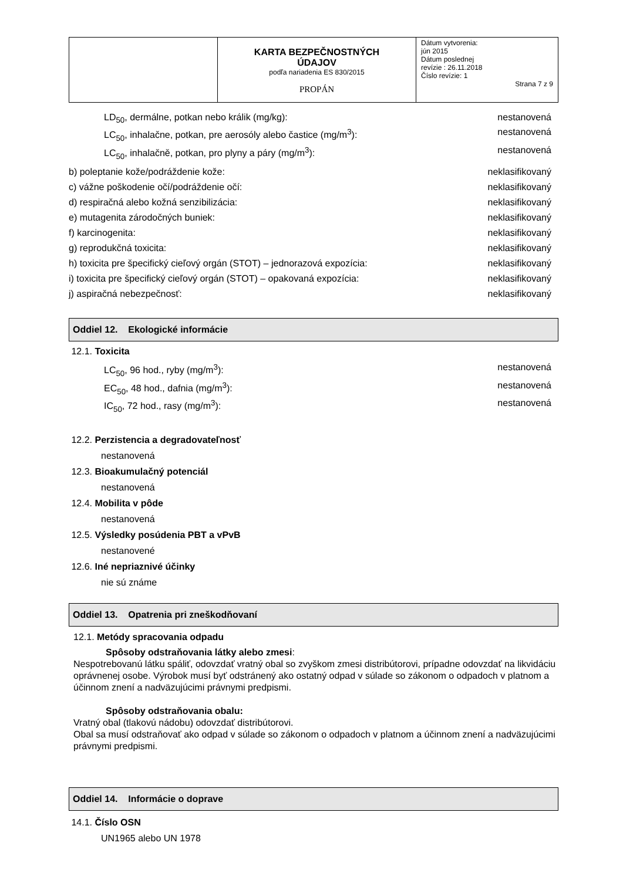| | KARTA BEZPEČNOSTNÝCH ÚDAJOV podľa nariadenia ES 830/2015 PROPÁN | Dátum vytvorenia: jún 2015 Dátum poslednej revízie : 26.11.2018 Číslo revízie: 1 Strana 7 z 9 |
LD<sub>50</sub>, dermálne, potkan nebo králik (mg/kg): nestanovená
LC<sub>50</sub>, inhalačne, potkan, pre aerosóly alebo častice (mg/m<sup>3</sup>): nestanovená
LC<sub>50</sub>, inhalačně, potkan, pro plyny a páry (mg/m<sup>3</sup>): nestanovená
b) poleptanie kože/podráždenie kože: neklasifikovaný
c) vážne poškodenie očí/podráždenie očí: neklasifikovaný
d) respiračná alebo kožná senzibilizácia: neklasifikovaný
e) mutagenita zárodočných buniek: neklasifikovaný
f) karcinogenita: neklasifikovaný
g) reprodukčná toxicita: neklasifikovaný
h) toxicita pre špecifický cieľový orgán (STOT) – jednorazová expozícia: neklasifikovaný
i) toxicita pre špecifický cieľový orgán (STOT) – opakovaná expozícia: neklasifikovaný
j) aspiračná nebezpečnosť: neklasifikovaný
Oddiel 12. Ekologické informácie
12.1. Toxicita
LC<sub>50</sub>, 96 hod., ryby (mg/m<sup>3</sup>): nestanovená
EC<sub>50</sub>, 48 hod., dafnia (mg/m<sup>3</sup>): nestanovená
IC<sub>50</sub>, 72 hod., rasy (mg/m<sup>3</sup>): nestanovená
12.2. Perzistencia a degradovateľnosť
nestanovená
12.3. Bioakumulačný potenciál
nestanovená
12.4. Mobilita v pôde
nestanovená
12.5. Výsledky posúdenia PBT a vPvB
nestanovené
12.6. Iné nepriaznivé účinky
nie sú známe
Oddiel 13. Opatrenia pri zneškodňovaní
12.1. Metódy spracovania odpadu
Spôsoby odstraňovania látky alebo zmesi:
Nespotrebovanú látku spáliť, odovzdať vratný obal so zvyškom zmesi distribútorovi, prípadne odovzdať na likvidáciu oprávnenej osobe. Výrobok musí byť odstránený ako ostatný odpad v súlade so zákonom o odpadoch v platnom a účinnom znení a nadväzujúcimi právnymi predpismi.
Spôsoby odstraňovania obalu:
Vratný obal (tlakovú nádobu) odovzdať distribútorovi.
Obal sa musí odstraňovať ako odpad v súlade so zákonom o odpadoch v platnom a účinnom znení a nadväzujúcimi právnymi predpismi.
Oddiel 14. Informácie o doprave
14.1. Číslo OSN
UN1965 alebo UN 1978